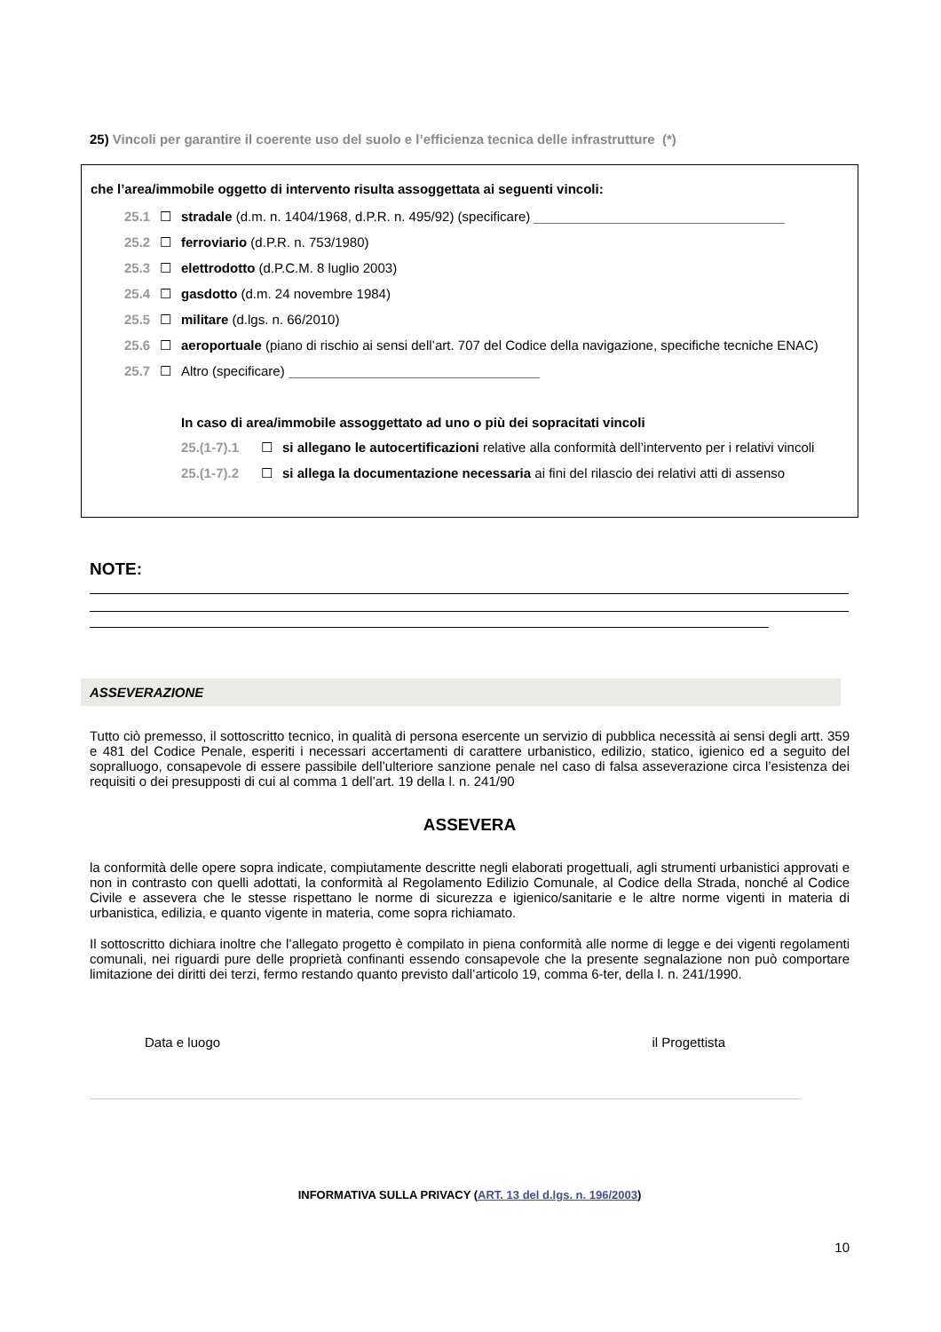25) Vincoli per garantire il coerente uso del suolo e l’efficienza tecnica delle infrastrutture (*)
che l’area/immobile oggetto di intervento risulta assoggettata ai seguenti vincoli:
25.1 ☐ stradale (d.m. n. 1404/1968, d.P.R. n. 495/92) (specificare)
25.2 ☐ ferroviario (d.P.R. n. 753/1980)
25.3 ☐ elettrodotto (d.P.C.M. 8 luglio 2003)
25.4 ☐ gasdotto (d.m. 24 novembre 1984)
25.5 ☐ militare (d.lgs. n. 66/2010)
25.6 ☐ aeroportuale (piano di rischio ai sensi dell’art. 707 del Codice della navigazione, specifiche tecniche ENAC)
25.7 ☐ Altro (specificare)
In caso di area/immobile assoggettato ad uno o più dei sopracitati vincoli
25.(1-7).1 ☐ si allegano le autocertificazioni relative alla conformità dell’intervento per i relativi vincoli
25.(1-7).2 ☐ si allega la documentazione necessaria ai fini del rilascio dei relativi atti di assenso
NOTE:
ASSEVERAZIONE
Tutto ciò premesso, il sottoscritto tecnico, in qualità di persona esercente un servizio di pubblica necessità ai sensi degli artt. 359 e 481 del Codice Penale, esperiti i necessari accertamenti di carattere urbanistico, edilizio, statico, igienico ed a seguito del sopralluogo, consapevole di essere passibile dell’ulteriore sanzione penale nel caso di falsa asseverazione circa l’esistenza dei requisiti o dei presupposti di cui al comma 1 dell’art. 19 della l. n. 241/90
ASSEVERA
la conformità delle opere sopra indicate, compiutamente descritte negli elaborati progettuali, agli strumenti urbanistici approvati e non in contrasto con quelli adottati, la conformità al Regolamento Edilizio Comunale, al Codice della Strada, nonché al Codice Civile e assevera che le stesse rispettano le norme di sicurezza e igienico/sanitarie e le altre norme vigenti in materia di urbanistica, edilizia, e quanto vigente in materia, come sopra richiamato.
Il sottoscritto dichiara inoltre che l’allegato progetto è compilato in piena conformità alle norme di legge e dei vigenti regolamenti comunali, nei riguardi pure delle proprietà confinanti essendo consapevole che la presente segnalazione non può comportare limitazione dei diritti dei terzi, fermo restando quanto previsto dall’articolo 19, comma 6-ter, della l. n. 241/1990.
Data e luogo il Progettista
INFORMATIVA SULLA PRIVACY (ART. 13 del d.lgs. n. 196/2003)
10